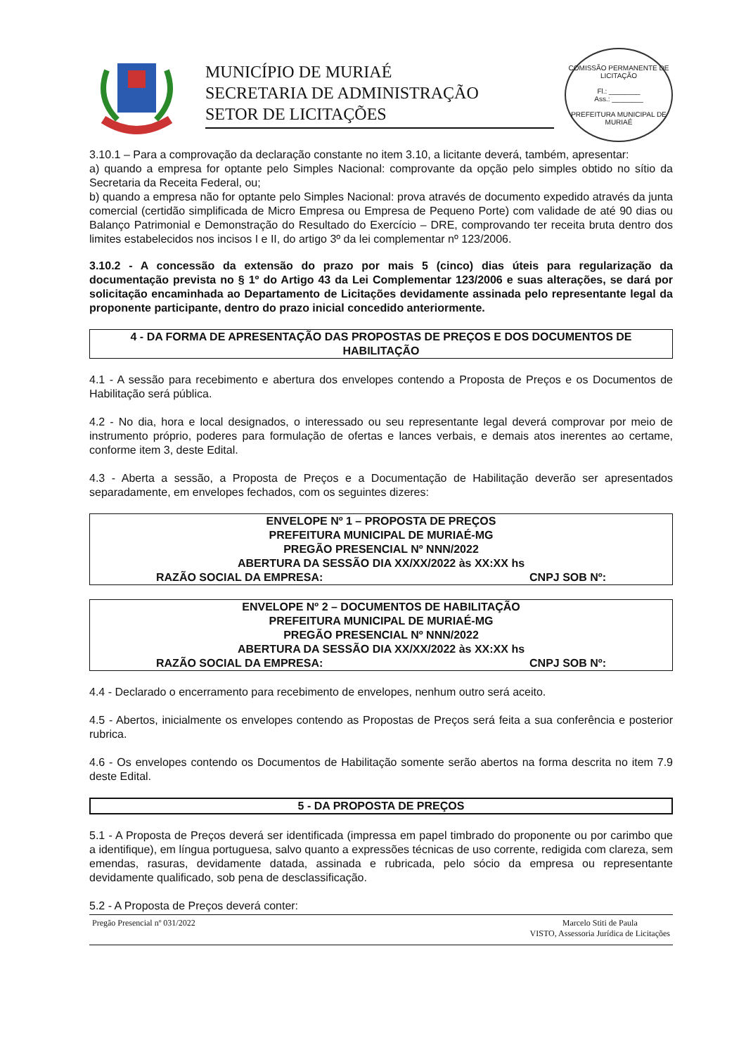MUNICÍPIO DE MURIAÉ
SECRETARIA DE ADMINISTRAÇÃO
SETOR DE LICITAÇÕES
COMISSÃO PERMANENTE DE LICITAÇÃO
Fl.: ________
Ass.: ________
PREFEITURA MUNICIPAL DE MURIAÉ
3.10.1 – Para a comprovação da declaração constante no item 3.10, a licitante deverá, também, apresentar:
a) quando a empresa for optante pelo Simples Nacional: comprovante da opção pelo simples obtido no sítio da Secretaria da Receita Federal, ou;
b) quando a empresa não for optante pelo Simples Nacional: prova através de documento expedido através da junta comercial (certidão simplificada de Micro Empresa ou Empresa de Pequeno Porte) com validade de até 90 dias ou Balanço Patrimonial e Demonstração do Resultado do Exercício – DRE, comprovando ter receita bruta dentro dos limites estabelecidos nos incisos I e II, do artigo 3º da lei complementar nº 123/2006.
3.10.2 - A concessão da extensão do prazo por mais 5 (cinco) dias úteis para regularização da documentação prevista no § 1º do Artigo 43 da Lei Complementar 123/2006 e suas alterações, se dará por solicitação encaminhada ao Departamento de Licitações devidamente assinada pelo representante legal da proponente participante, dentro do prazo inicial concedido anteriormente.
4 - DA FORMA DE APRESENTAÇÃO DAS PROPOSTAS DE PREÇOS E DOS DOCUMENTOS DE HABILITAÇÃO
4.1 - A sessão para recebimento e abertura dos envelopes contendo a Proposta de Preços e os Documentos de Habilitação será pública.
4.2 - No dia, hora e local designados, o interessado ou seu representante legal deverá comprovar por meio de instrumento próprio, poderes para formulação de ofertas e lances verbais, e demais atos inerentes ao certame, conforme item 3, deste Edital.
4.3 - Aberta a sessão, a Proposta de Preços e a Documentação de Habilitação deverão ser apresentados separadamente, em envelopes fechados, com os seguintes dizeres:
ENVELOPE Nº 1 – PROPOSTA DE PREÇOS
PREFEITURA MUNICIPAL DE MURIAÉ-MG
PREGÃO PRESENCIAL Nº NNN/2022
ABERTURA DA SESSÃO DIA XX/XX/2022 às XX:XX hs
RAZÃO SOCIAL DA EMPRESA: CNPJ SOB Nº:
ENVELOPE Nº 2 – DOCUMENTOS DE HABILITAÇÃO
PREFEITURA MUNICIPAL DE MURIAÉ-MG
PREGÃO PRESENCIAL Nº NNN/2022
ABERTURA DA SESSÃO DIA XX/XX/2022 às XX:XX hs
RAZÃO SOCIAL DA EMPRESA: CNPJ SOB Nº:
4.4 - Declarado o encerramento para recebimento de envelopes, nenhum outro será aceito.
4.5 - Abertos, inicialmente os envelopes contendo as Propostas de Preços será feita a sua conferência e posterior rubrica.
4.6 - Os envelopes contendo os Documentos de Habilitação somente serão abertos na forma descrita no item 7.9 deste Edital.
5 - DA PROPOSTA DE PREÇOS
5.1 - A Proposta de Preços deverá ser identificada (impressa em papel timbrado do proponente ou por carimbo que a identifique), em língua portuguesa, salvo quanto a expressões técnicas de uso corrente, redigida com clareza, sem emendas, rasuras, devidamente datada, assinada e rubricada, pelo sócio da empresa ou representante devidamente qualificado, sob pena de desclassificação.
5.2 - A Proposta de Preços deverá conter:
Pregão Presencial nº 031/2022 Marcelo Stiti de Paula
VISTO, Assessoria Jurídica de Licitações